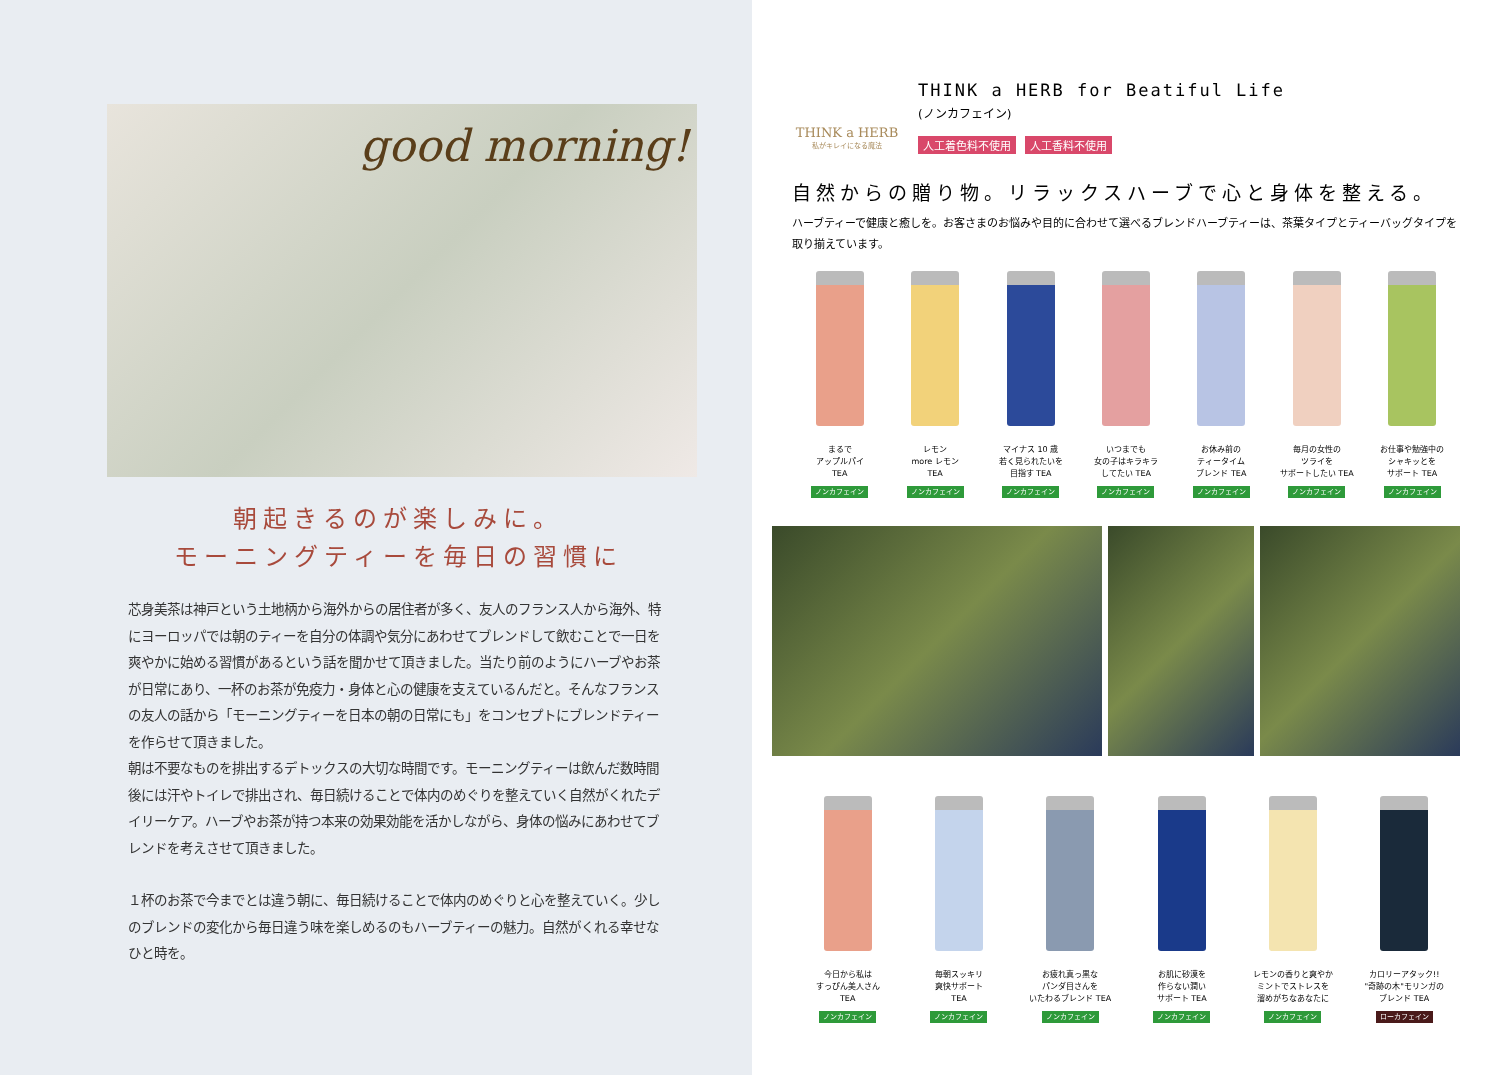good morning!
朝起きるのが楽しみに。
モーニングティーを毎日の習慣に
芯身美茶は神戸という土地柄から海外からの居住者が多く、友人のフランス人から海外、特にヨーロッパでは朝のティーを自分の体調や気分にあわせてブレンドして飲むことで一日を爽やかに始める習慣があるという話を聞かせて頂きました。当たり前のようにハーブやお茶が日常にあり、一杯のお茶が免疫力・身体と心の健康を支えているんだと。そんなフランスの友人の話から「モーニングティーを日本の朝の日常にも」をコンセプトにブレンドティーを作らせて頂きました。
朝は不要なものを排出するデトックスの大切な時間です。モーニングティーは飲んだ数時間後には汗やトイレで排出され、毎日続けることで体内のめぐりを整えていく自然がくれたデイリーケア。ハーブやお茶が持つ本来の効果効能を活かしながら、身体の悩みにあわせてブレンドを考えさせて頂きました。
１杯のお茶で今までとは違う朝に、毎日続けることで体内のめぐりと心を整えていく。少しのブレンドの変化から毎日違う味を楽しめるのもハーブティーの魅力。自然がくれる幸せなひと時を。
THINK a HERB
私がキレイになる魔法
THINK a HERB for Beatiful Life
(ノンカフェイン)
人工着色料不使用 人工香料不使用
自然からの贈り物。リラックスハーブで心と身体を整える。
ハーブティーで健康と癒しを。お客さまのお悩みや目的に合わせて選べるブレンドハーブティーは、茶葉タイプとティーバッグタイプを取り揃えています。
まるで
アップルパイ
TEA
ノンカフェイン
レモン
more レモン
TEA
ノンカフェイン
マイナス 10 歳
若く見られたいを
目指す TEA
ノンカフェイン
いつまでも
女の子はキラキラ
してたい TEA
ノンカフェイン
お休み前の
ティータイム
ブレンド TEA
ノンカフェイン
毎月の女性の
ツライを
サポートしたい TEA
ノンカフェイン
お仕事や勉強中の
シャキッとを
サポート TEA
ノンカフェイン
今日から私は
すっぴん美人さん
TEA
ノンカフェイン
毎朝スッキリ
爽快サポート
TEA
ノンカフェイン
お疲れ真っ黒な
パンダ目さんを
いたわるブレンド TEA
ノンカフェイン
お肌に砂漠を
作らない潤い
サポート TEA
ノンカフェイン
レモンの香りと爽やか
ミントでストレスを
溜めがちなあなたに
ノンカフェイン
カロリーアタック!!
"奇跡の木"モリンガの
ブレンド TEA
ローカフェイン